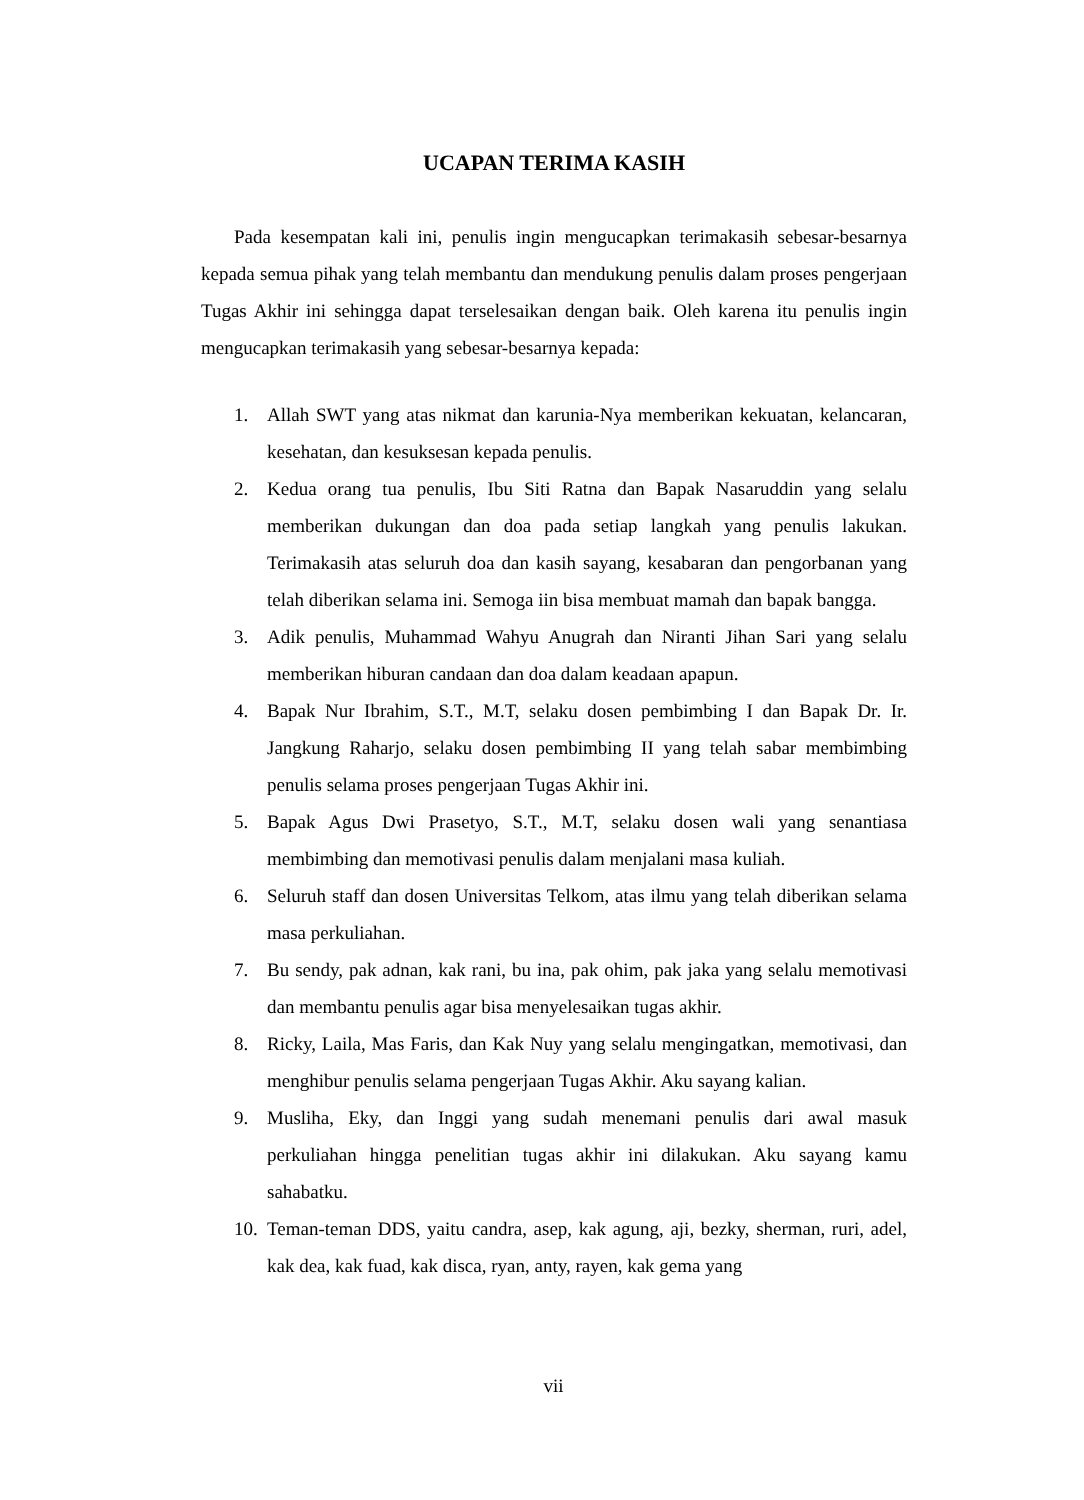UCAPAN TERIMA KASIH
Pada kesempatan kali ini, penulis ingin mengucapkan terimakasih sebesar-besarnya kepada semua pihak yang telah membantu dan mendukung penulis dalam proses pengerjaan Tugas Akhir ini sehingga dapat terselesaikan dengan baik. Oleh karena itu penulis ingin mengucapkan terimakasih yang sebesar-besarnya kepada:
1. Allah SWT yang atas nikmat dan karunia-Nya memberikan kekuatan, kelancaran, kesehatan, dan kesuksesan kepada penulis.
2. Kedua orang tua penulis, Ibu Siti Ratna dan Bapak Nasaruddin yang selalu memberikan dukungan dan doa pada setiap langkah yang penulis lakukan. Terimakasih atas seluruh doa dan kasih sayang, kesabaran dan pengorbanan yang telah diberikan selama ini. Semoga iin bisa membuat mamah dan bapak bangga.
3. Adik penulis, Muhammad Wahyu Anugrah dan Niranti Jihan Sari yang selalu memberikan hiburan candaan dan doa dalam keadaan apapun.
4. Bapak Nur Ibrahim, S.T., M.T, selaku dosen pembimbing I dan Bapak Dr. Ir. Jangkung Raharjo, selaku dosen pembimbing II yang telah sabar membimbing penulis selama proses pengerjaan Tugas Akhir ini.
5. Bapak Agus Dwi Prasetyo, S.T., M.T, selaku dosen wali yang senantiasa membimbing dan memotivasi penulis dalam menjalani masa kuliah.
6. Seluruh staff dan dosen Universitas Telkom, atas ilmu yang telah diberikan selama masa perkuliahan.
7. Bu sendy, pak adnan, kak rani, bu ina, pak ohim, pak jaka yang selalu memotivasi dan membantu penulis agar bisa menyelesaikan tugas akhir.
8. Ricky, Laila, Mas Faris, dan Kak Nuy yang selalu mengingatkan, memotivasi, dan menghibur penulis selama pengerjaan Tugas Akhir. Aku sayang kalian.
9. Musliha, Eky, dan Inggi yang sudah menemani penulis dari awal masuk perkuliahan hingga penelitian tugas akhir ini dilakukan. Aku sayang kamu sahabatku.
10. Teman-teman DDS, yaitu candra, asep, kak agung, aji, bezky, sherman, ruri, adel, kak dea, kak fuad, kak disca, ryan, anty, rayen, kak gema yang
vii